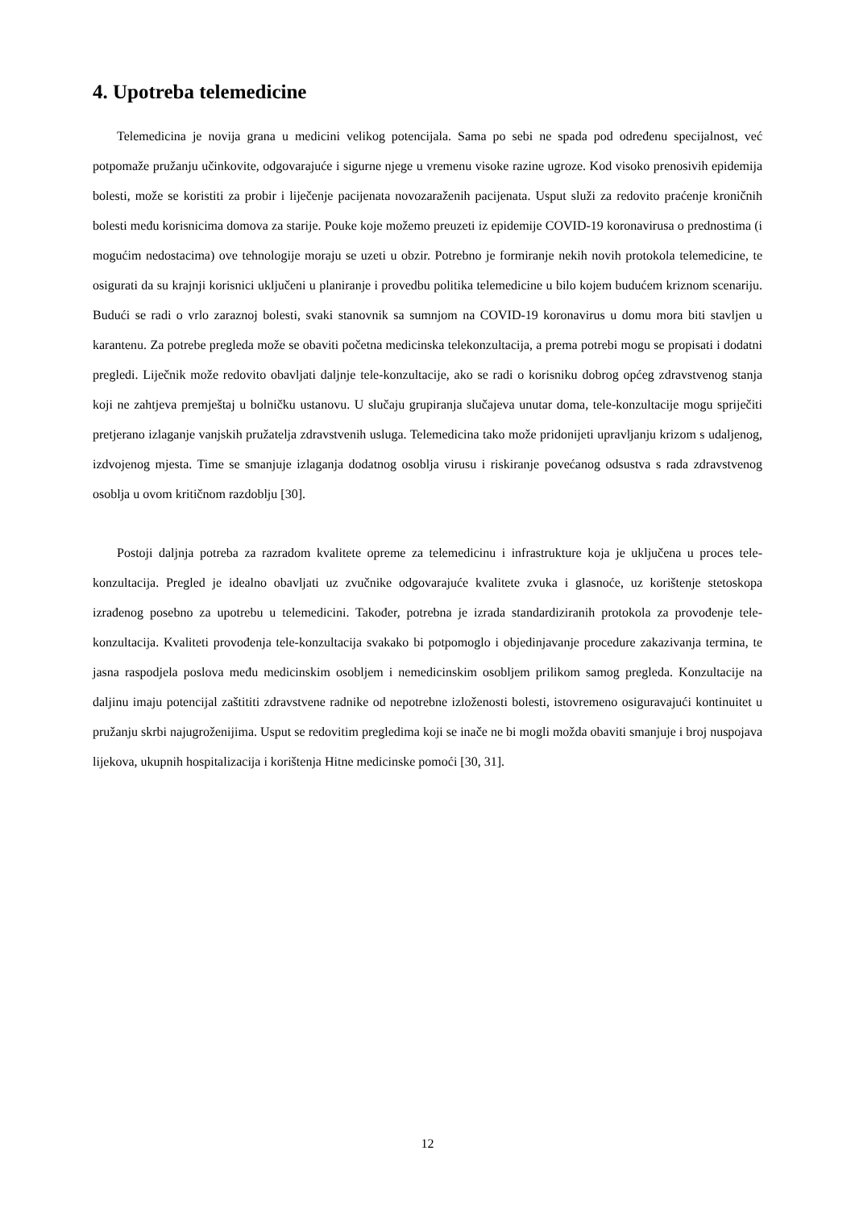4. Upotreba telemedicine
Telemedicina je novija grana u medicini velikog potencijala. Sama po sebi ne spada pod određenu specijalnost, već potpomaže pružanju učinkovite, odgovarajuće i sigurne njege u vremenu visoke razine ugroze. Kod visoko prenosivih epidemija bolesti, može se koristiti za probir i liječenje pacijenata novozaraženih pacijenata. Usput služi za redovito praćenje kroničnih bolesti među korisnicima domova za starije. Pouke koje možemo preuzeti iz epidemije COVID-19 koronavirusa o prednostima (i mogućim nedostacima) ove tehnologije moraju se uzeti u obzir. Potrebno je formiranje nekih novih protokola telemedicine, te osigurati da su krajnji korisnici uključeni u planiranje i provedbu politika telemedicine u bilo kojem budućem kriznom scenariju. Budući se radi o vrlo zaraznoj bolesti, svaki stanovnik sa sumnjom na COVID-19 koronavirus u domu mora biti stavljen u karantenu. Za potrebe pregleda može se obaviti početna medicinska telekonzultacija, a prema potrebi mogu se propisati i dodatni pregledi. Liječnik može redovito obavljati daljnje tele-konzultacije, ako se radi o korisniku dobrog općeg zdravstvenog stanja koji ne zahtjeva premještaj u bolničku ustanovu. U slučaju grupiranja slučajeva unutar doma, tele-konzultacije mogu spriječiti pretjerano izlaganje vanjskih pružatelja zdravstvenih usluga. Telemedicina tako može pridonijeti upravljanju krizom s udaljenog, izdvojenog mjesta. Time se smanjuje izlaganja dodatnog osoblja virusu i riskiranje povećanog odsustva s rada zdravstvenog osoblja u ovom kritičnom razdoblju [30].
Postoji daljnja potreba za razradom kvalitete opreme za telemedicinu i infrastrukture koja je uključena u proces tele-konzultacija. Pregled je idealno obavljati uz zvučnike odgovarajuće kvalitete zvuka i glasnoće, uz korištenje stetoskopa izrađenog posebno za upotrebu u telemedicini. Također, potrebna je izrada standardiziranih protokola za provođenje tele-konzultacija. Kvaliteti provođenja tele-konzultacija svakako bi potpomoglo i objedinjavanje procedure zakazivanja termina, te jasna raspodjela poslova među medicinskim osobljem i nemedicinskim osobljem prilikom samog pregleda. Konzultacije na daljinu imaju potencijal zaštititi zdravstvene radnike od nepotrebne izloženosti bolesti, istovremeno osiguravajući kontinuitet u pružanju skrbi najugroženijima. Usput se redovitim pregledima koji se inače ne bi mogli možda obaviti smanjuje i broj nuspojava lijekova, ukupnih hospitalizacija i korištenja Hitne medicinske pomoći [30, 31].
12